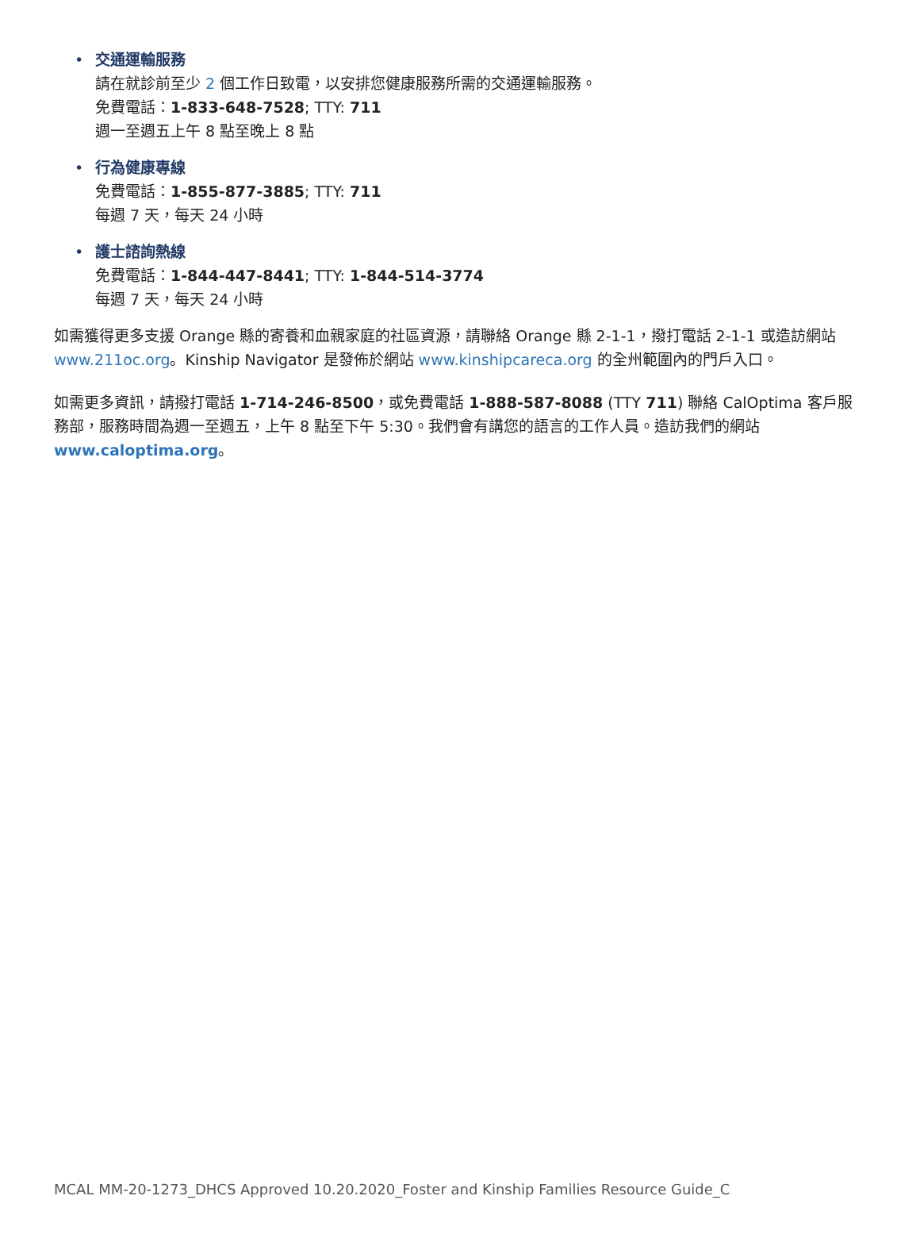•
交通運輸服務
請在就診前至少 2 個工作日致電，以安排您健康服務所需的交通運輸服務。
免費電話：1-833-648-7528; TTY: 711
週一至週五上午 8 點至晚上 8 點
•
行為健康專線
免費電話：1-855-877-3885; TTY: 711
每週 7 天，每天 24 小時
•
護士諮詢熱線
免費電話：1-844-447-8441; TTY: 1-844-514-3774
每週 7 天，每天 24 小時
如需獲得更多支援 Orange 縣的寄養和血親家庭的社區資源，請聯絡 Orange 縣 2-1-1，撥打電話 2-1-1 或造訪網站 www.211oc.org。Kinship Navigator 是發佈於網站 www.kinshipcareca.org 的全州範圍內的門戶入口。
如需更多資訊，請撥打電話 1-714-246-8500，或免費電話 1-888-587-8088 (TTY 711) 聯絡 CalOptima 客戶服務部，服務時間為週一至週五，上午 8 點至下午 5:30。我們會有講您的語言的工作人員。造訪我們的網站 www.caloptima.org。
MCAL MM-20-1273_DHCS Approved 10.20.2020_Foster and Kinship Families Resource Guide_C